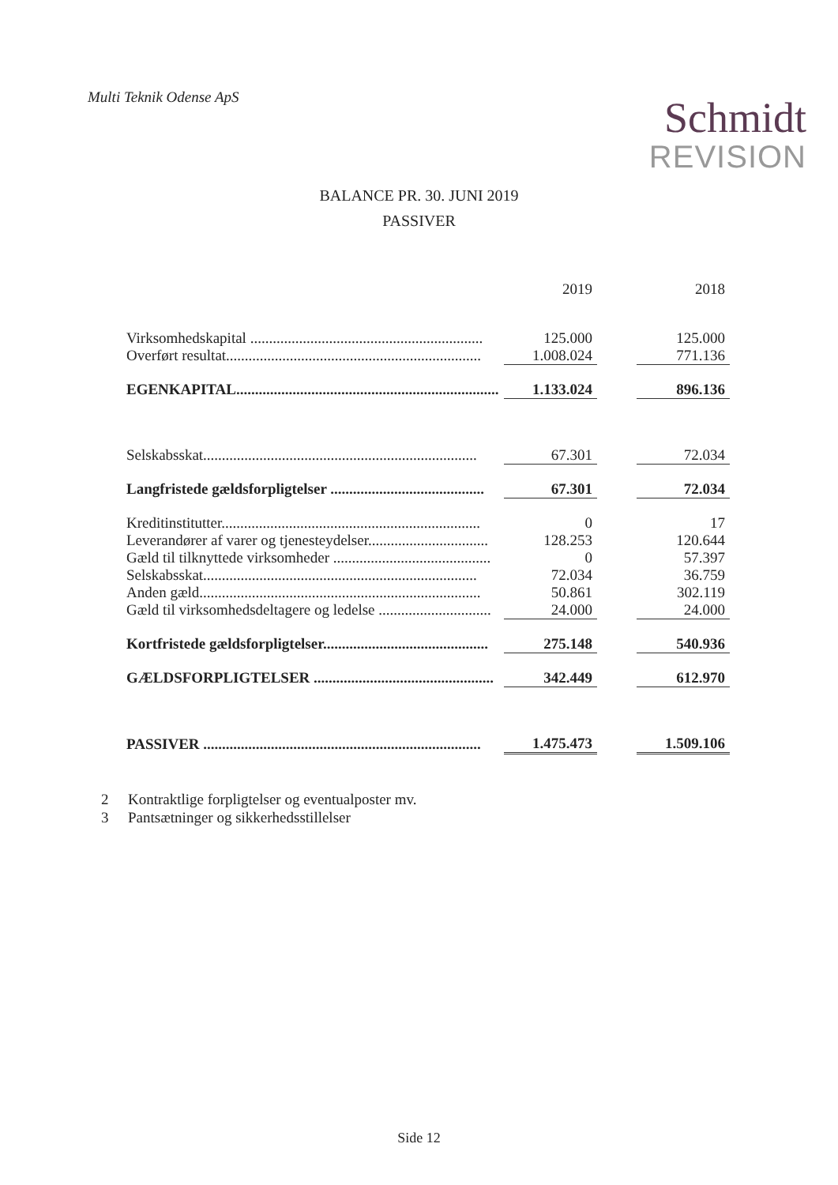Multi Teknik Odense ApS
Schmidt
REVISION
BALANCE PR. 30. JUNI 2019
PASSIVER
| | 2019 | | 2018 |
| Virksomhedskapital .............................................................. | 125.000 | | 125.000 |
| Overført resultat.................................................................... | 1.008.024 | | 771.136 |
| EGENKAPITAL...................................................................... | 1.133.024 | | 896.136 |
| Selskabsskat......................................................................... | 67.301 | | 72.034 |
| Langfristede gældsforpligtelser ......................................... | 67.301 | | 72.034 |
| Kreditinstitutter..................................................................... | 0 | | 17 |
| Leverandører af varer og tjenesteydelser................................ | 128.253 | | 120.644 |
| Gæld til tilknyttede virksomheder .......................................... | 0 | | 57.397 |
| Selskabsskat......................................................................... | 72.034 | | 36.759 |
| Anden gæld........................................................................... | 50.861 | | 302.119 |
| Gæld til virksomhedsdeltagere og ledelse .............................. | 24.000 | | 24.000 |
| Kortfristede gældsforpligtelser............................................ | 275.148 | | 540.936 |
| GÆLDSFORPLIGTELSER ................................................ | 342.449 | | 612.970 |
| PASSIVER .......................................................................... | 1.475.473 | | 1.509.106 |
2 Kontraktlige forpligtelser og eventualposter mv.
3 Pantsætninger og sikkerhedsstillelser
Side 12